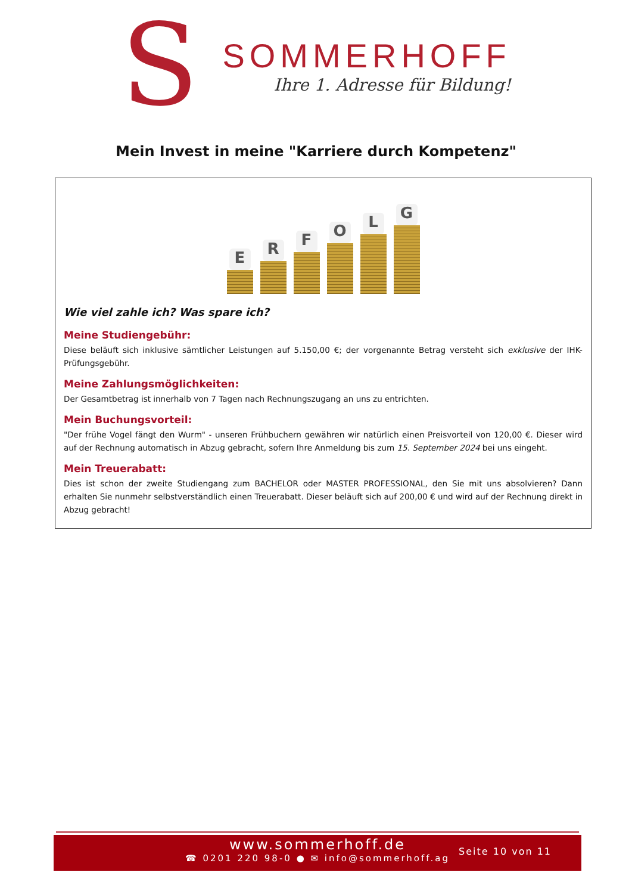S
SOMMERHOFF
Ihre 1. Adresse für Bildung!
Mein Invest in meine "Karriere durch Kompetenz"
E
R
F
O
L
G
Wie viel zahle ich? Was spare ich?
Meine Studiengebühr:
Diese beläuft sich inklusive sämtlicher Leistungen auf 5.150,00 €; der vorgenannte Betrag versteht sich exklusive der IHK-Prüfungsgebühr.
Meine Zahlungsmöglichkeiten:
Der Gesamtbetrag ist innerhalb von 7 Tagen nach Rechnungszugang an uns zu entrichten.
Mein Buchungsvorteil:
"Der frühe Vogel fängt den Wurm" - unseren Frühbuchern gewähren wir natürlich einen Preisvorteil von 120,00 €. Dieser wird auf der Rechnung automatisch in Abzug gebracht, sofern Ihre Anmeldung bis zum 15. September 2024 bei uns eingeht.
Mein Treuerabatt:
Dies ist schon der zweite Studiengang zum BACHELOR oder MASTER PROFESSIONAL, den Sie mit uns absolvieren? Dann erhalten Sie nunmehr selbstverständlich einen Treuerabatt. Dieser beläuft sich auf 200,00 € und wird auf der Rechnung direkt in Abzug gebracht!
www.sommerhoff.de
☎ 0201 220 98-0 ● ✉ info@sommerhoff.ag
Seite 10 von 11